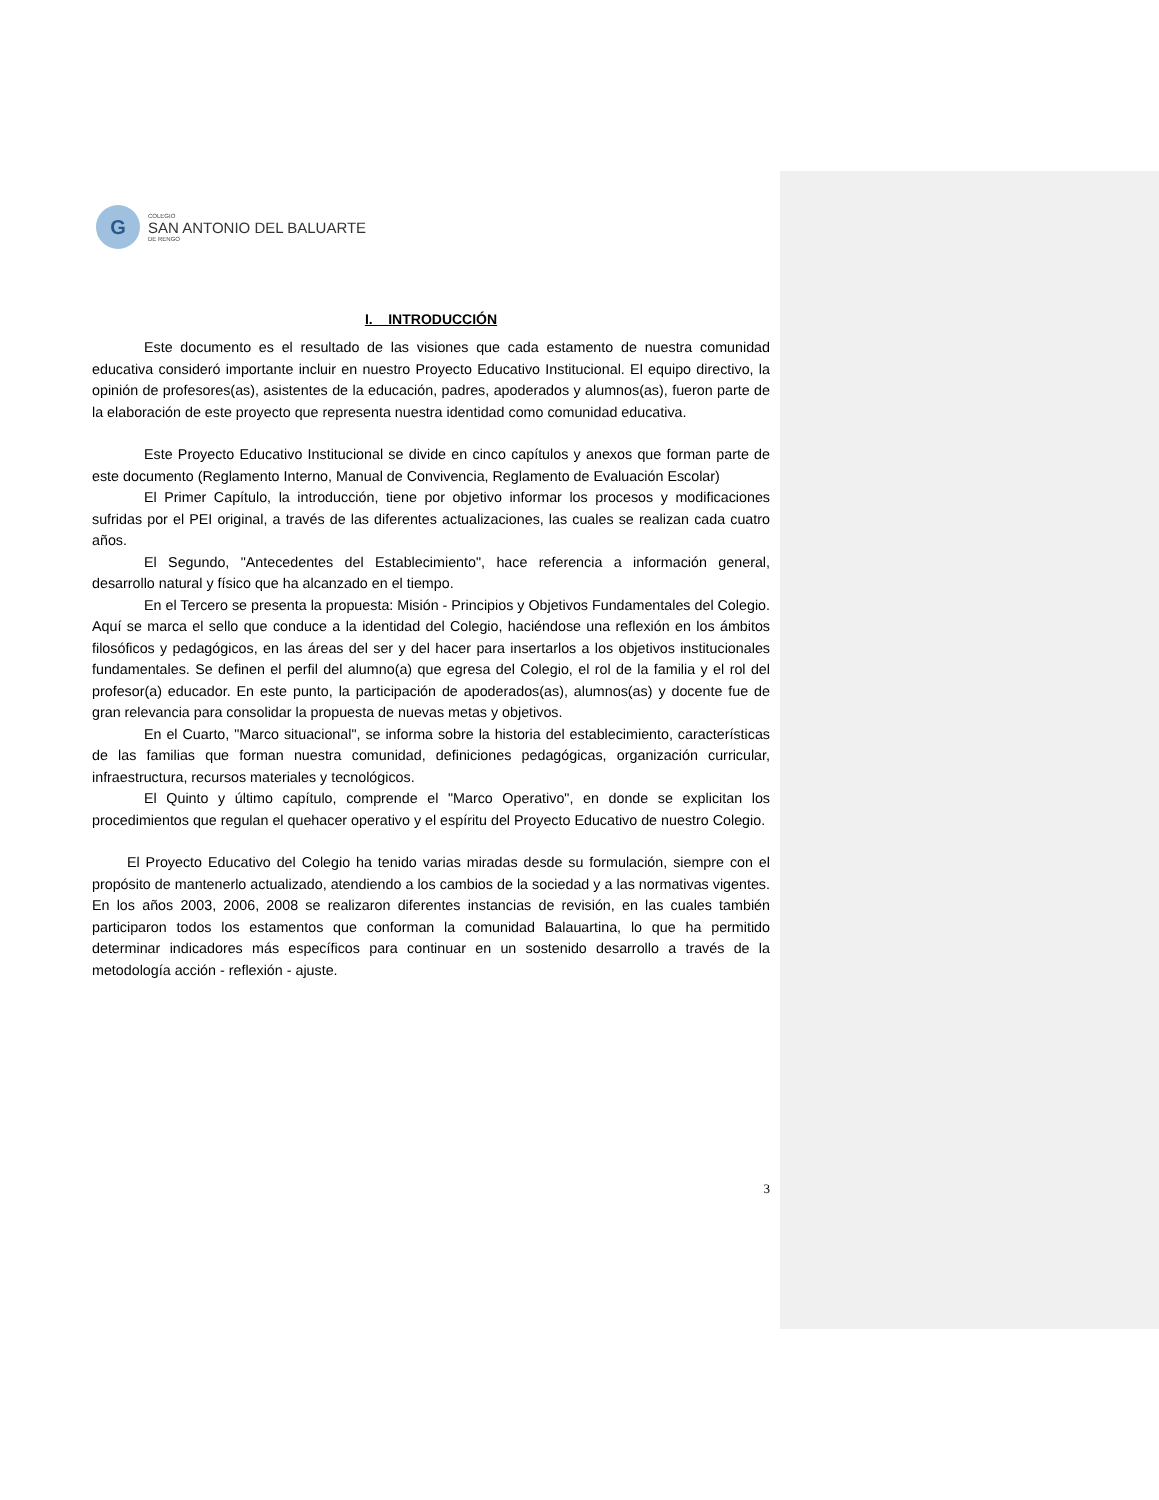G
COLEGIO
SAN ANTONIO DEL BALUARTE
DE RENGO
I. INTRODUCCIÓN
Este documento es el resultado de las visiones que cada estamento de nuestra comunidad educativa consideró importante incluir en nuestro Proyecto Educativo Institucional. El equipo directivo, la opinión de profesores(as), asistentes de la educación, padres, apoderados y alumnos(as), fueron parte de la elaboración de este proyecto que representa nuestra identidad como comunidad educativa.
Este Proyecto Educativo Institucional se divide en cinco capítulos y anexos que forman parte de este documento (Reglamento Interno, Manual de Convivencia, Reglamento de Evaluación Escolar)
El Primer Capítulo, la introducción, tiene por objetivo informar los procesos y modificaciones sufridas por el PEI original, a través de las diferentes actualizaciones, las cuales se realizan cada cuatro años.
El Segundo, "Antecedentes del Establecimiento", hace referencia a información general, desarrollo natural y físico que ha alcanzado en el tiempo.
En el Tercero se presenta la propuesta: Misión - Principios y Objetivos Fundamentales del Colegio. Aquí se marca el sello que conduce a la identidad del Colegio, haciéndose una reflexión en los ámbitos filosóficos y pedagógicos, en las áreas del ser y del hacer para insertarlos a los objetivos institucionales fundamentales. Se definen el perfil del alumno(a) que egresa del Colegio, el rol de la familia y el rol del profesor(a) educador. En este punto, la participación de apoderados(as), alumnos(as) y docente fue de gran relevancia para consolidar la propuesta de nuevas metas y objetivos.
En el Cuarto, "Marco situacional", se informa sobre la historia del establecimiento, características de las familias que forman nuestra comunidad, definiciones pedagógicas, organización curricular, infraestructura, recursos materiales y tecnológicos.
El Quinto y último capítulo, comprende el "Marco Operativo", en donde se explicitan los procedimientos que regulan el quehacer operativo y el espíritu del Proyecto Educativo de nuestro Colegio.
El Proyecto Educativo del Colegio ha tenido varias miradas desde su formulación, siempre con el propósito de mantenerlo actualizado, atendiendo a los cambios de la sociedad y a las normativas vigentes. En los años 2003, 2006, 2008 se realizaron diferentes instancias de revisión, en las cuales también participaron todos los estamentos que conforman la comunidad Balauartina, lo que ha permitido determinar indicadores más específicos para continuar en un sostenido desarrollo a través de la metodología acción - reflexión - ajuste.
3